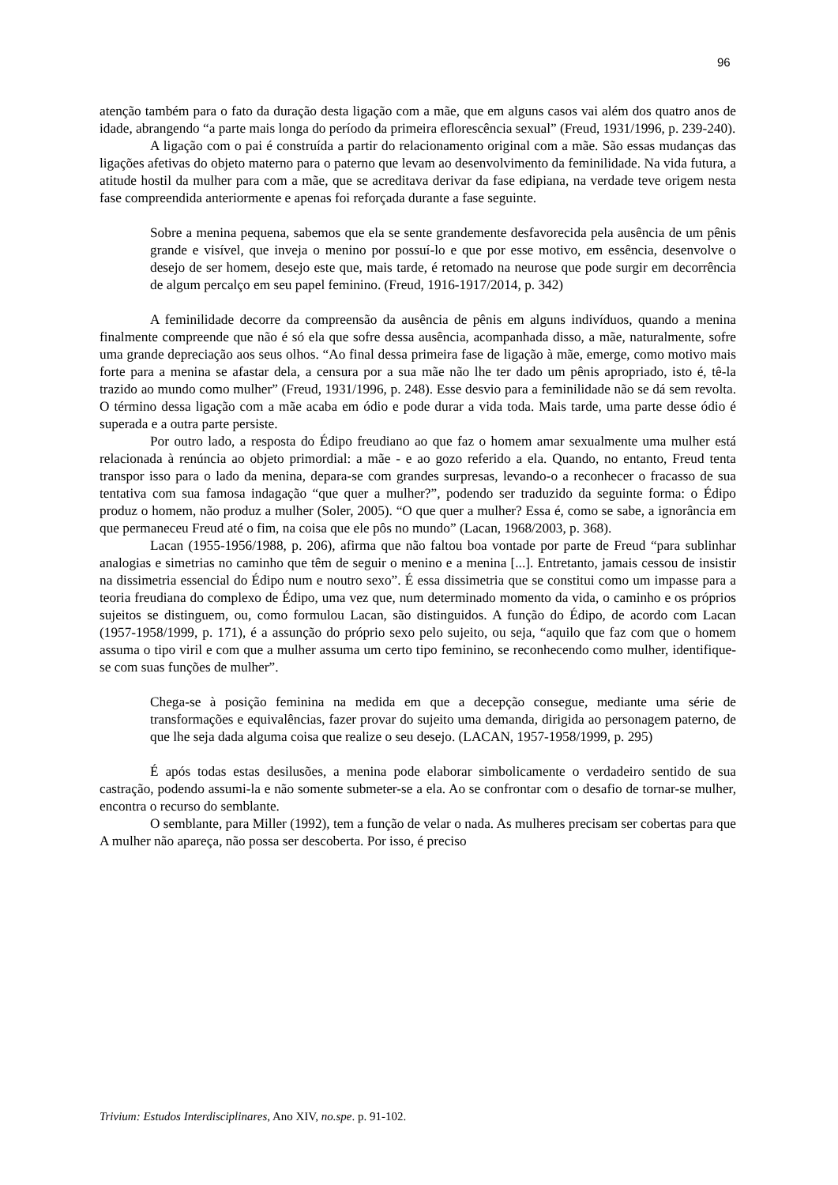96
atenção também para o fato da duração desta ligação com a mãe, que em alguns casos vai além dos quatro anos de idade, abrangendo “a parte mais longa do período da primeira eflorescência sexual” (Freud, 1931/1996, p. 239-240).
A ligação com o pai é construída a partir do relacionamento original com a mãe. São essas mudanças das ligações afetivas do objeto materno para o paterno que levam ao desenvolvimento da feminilidade. Na vida futura, a atitude hostil da mulher para com a mãe, que se acreditava derivar da fase edipiana, na verdade teve origem nesta fase compreendida anteriormente e apenas foi reforçada durante a fase seguinte.
Sobre a menina pequena, sabemos que ela se sente grandemente desfavorecida pela ausência de um pênis grande e visível, que inveja o menino por possuí-lo e que por esse motivo, em essência, desenvolve o desejo de ser homem, desejo este que, mais tarde, é retomado na neurose que pode surgir em decorrência de algum percalço em seu papel feminino. (Freud, 1916-1917/2014, p. 342)
A feminilidade decorre da compreensão da ausência de pênis em alguns indivíduos, quando a menina finalmente compreende que não é só ela que sofre dessa ausência, acompanhada disso, a mãe, naturalmente, sofre uma grande depreciação aos seus olhos. “Ao final dessa primeira fase de ligação à mãe, emerge, como motivo mais forte para a menina se afastar dela, a censura por a sua mãe não lhe ter dado um pênis apropriado, isto é, tê-la trazido ao mundo como mulher” (Freud, 1931/1996, p. 248). Esse desvio para a feminilidade não se dá sem revolta. O término dessa ligação com a mãe acaba em ódio e pode durar a vida toda. Mais tarde, uma parte desse ódio é superada e a outra parte persiste.
Por outro lado, a resposta do Édipo freudiano ao que faz o homem amar sexualmente uma mulher está relacionada à renúncia ao objeto primordial: a mãe - e ao gozo referido a ela. Quando, no entanto, Freud tenta transpor isso para o lado da menina, depara-se com grandes surpresas, levando-o a reconhecer o fracasso de sua tentativa com sua famosa indagação “que quer a mulher?”, podendo ser traduzido da seguinte forma: o Édipo produz o homem, não produz a mulher (Soler, 2005). “O que quer a mulher? Essa é, como se sabe, a ignorância em que permaneceu Freud até o fim, na coisa que ele pôs no mundo” (Lacan, 1968/2003, p. 368).
Lacan (1955-1956/1988, p. 206), afirma que não faltou boa vontade por parte de Freud “para sublinhar analogias e simetrias no caminho que têm de seguir o menino e a menina [...]. Entretanto, jamais cessou de insistir na dissimetria essencial do Édipo num e noutro sexo”. É essa dissimetria que se constitui como um impasse para a teoria freudiana do complexo de Édipo, uma vez que, num determinado momento da vida, o caminho e os próprios sujeitos se distinguem, ou, como formulou Lacan, são distinguidos. A função do Édipo, de acordo com Lacan (1957-1958/1999, p. 171), é a assunção do próprio sexo pelo sujeito, ou seja, “aquilo que faz com que o homem assuma o tipo viril e com que a mulher assuma um certo tipo feminino, se reconhecendo como mulher, identifique-se com suas funções de mulher”.
Chega-se à posição feminina na medida em que a decepção consegue, mediante uma série de transformações e equivalências, fazer provar do sujeito uma demanda, dirigida ao personagem paterno, de que lhe seja dada alguma coisa que realize o seu desejo. (LACAN, 1957-1958/1999, p. 295)
É após todas estas desilusões, a menina pode elaborar simbolicamente o verdadeiro sentido de sua castração, podendo assumi-la e não somente submeter-se a ela. Ao se confrontar com o desafio de tornar-se mulher, encontra o recurso do semblante.
O semblante, para Miller (1992), tem a função de velar o nada. As mulheres precisam ser cobertas para que A mulher não apareça, não possa ser descoberta. Por isso, é preciso
Trivium: Estudos Interdisciplinares, Ano XIV, no.spe. p. 91-102.